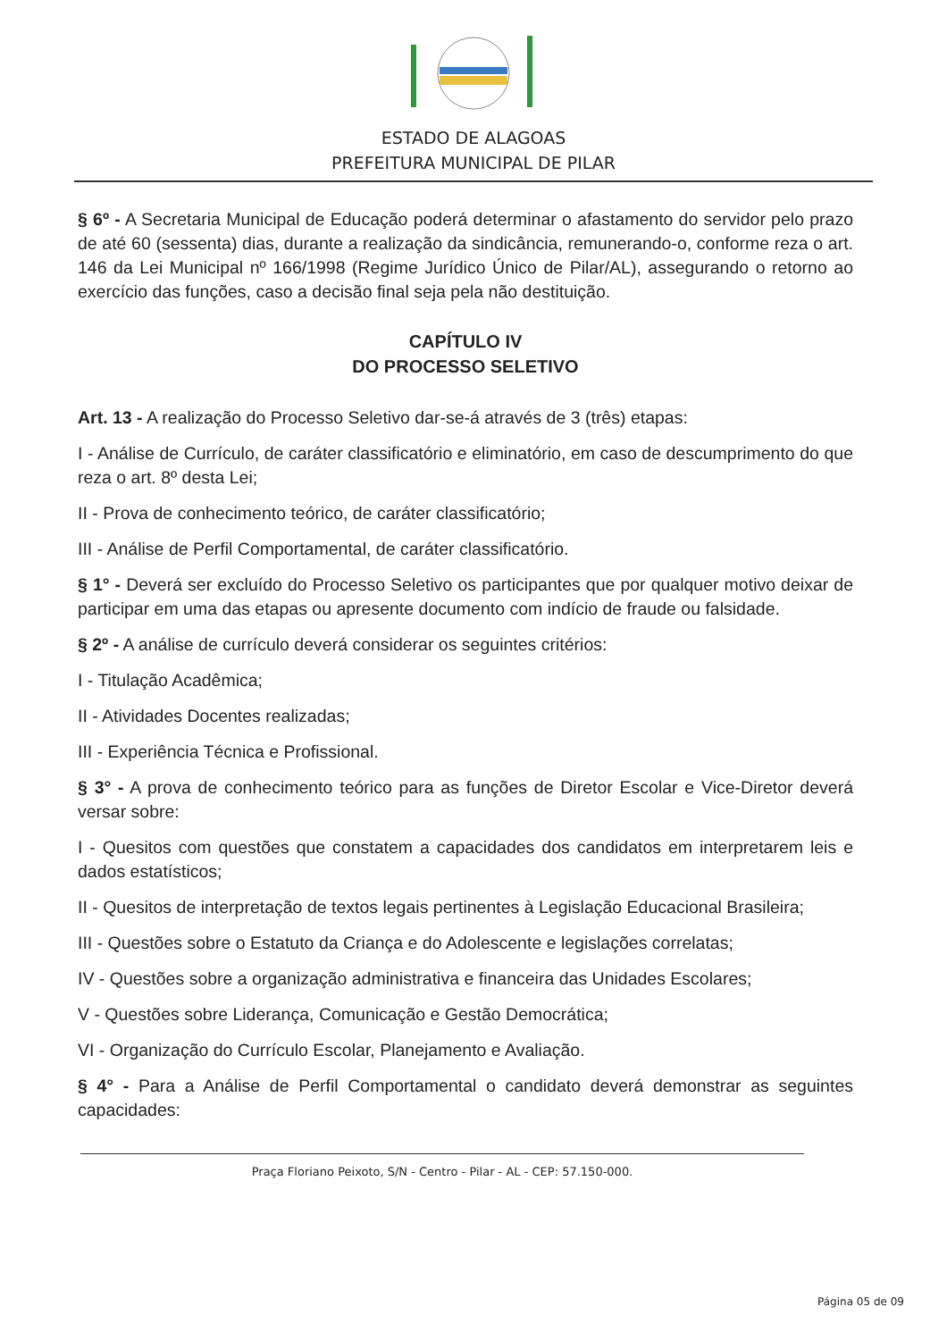ESTADO DE ALAGOAS
PREFEITURA MUNICIPAL DE PILAR
§ 6º - A Secretaria Municipal de Educação poderá determinar o afastamento do servidor pelo prazo de até 60 (sessenta) dias, durante a realização da sindicância, remunerando-o, conforme reza o art. 146 da Lei Municipal nº 166/1998 (Regime Jurídico Único de Pilar/AL), assegurando o retorno ao exercício das funções, caso a decisão final seja pela não destituição.
CAPÍTULO IV
DO PROCESSO SELETIVO
Art. 13 - A realização do Processo Seletivo dar-se-á através de 3 (três) etapas:
I - Análise de Currículo, de caráter classificatório e eliminatório, em caso de descumprimento do que reza o art. 8º desta Lei;
II - Prova de conhecimento teórico, de caráter classificatório;
III - Análise de Perfil Comportamental, de caráter classificatório.
§ 1° - Deverá ser excluído do Processo Seletivo os participantes que por qualquer motivo deixar de participar em uma das etapas ou apresente documento com indício de fraude ou falsidade.
§ 2º - A análise de currículo deverá considerar os seguintes critérios:
I - Titulação Acadêmica;
II - Atividades Docentes realizadas;
III - Experiência Técnica e Profissional.
§ 3° - A prova de conhecimento teórico para as funções de Diretor Escolar e Vice-Diretor deverá versar sobre:
I - Quesitos com questões que constatem a capacidades dos candidatos em interpretarem leis e dados estatísticos;
II - Quesitos de interpretação de textos legais pertinentes à Legislação Educacional Brasileira;
III - Questões sobre o Estatuto da Criança e do Adolescente e legislações correlatas;
IV - Questões sobre a organização administrativa e financeira das Unidades Escolares;
V - Questões sobre Liderança, Comunicação e Gestão Democrática;
VI - Organização do Currículo Escolar, Planejamento e Avaliação.
§ 4° - Para a Análise de Perfil Comportamental o candidato deverá demonstrar as seguintes capacidades:
Praça Floriano Peixoto, S/N - Centro - Pilar - AL - CEP: 57.150-000.
Página 05 de 09